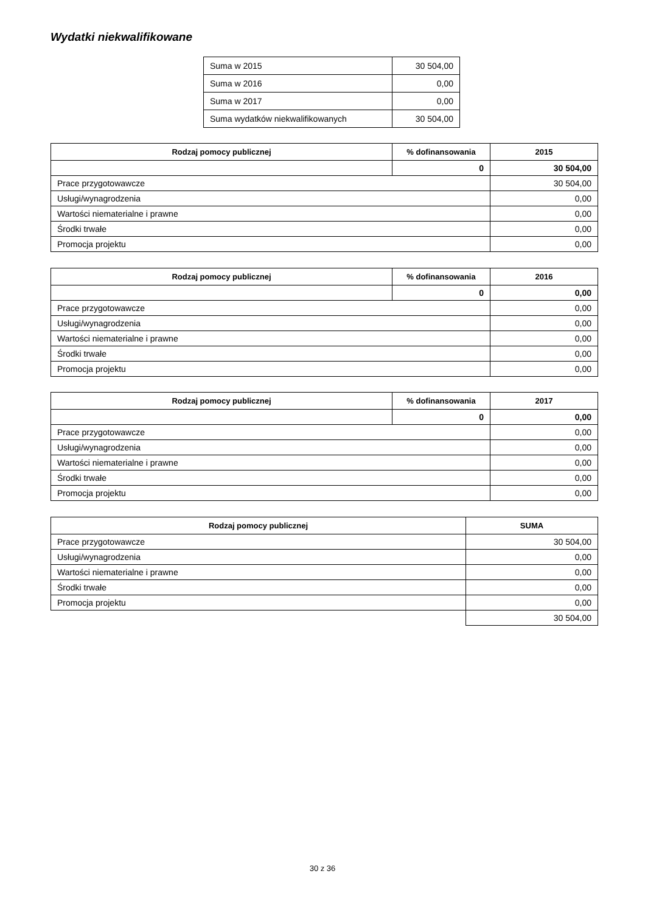Wydatki niekwalifikowane
| Suma w 2015 | 30 504,00 |
| Suma w 2016 | 0,00 |
| Suma w 2017 | 0,00 |
| Suma wydatków niekwalifikowanych | 30 504,00 |
| Rodzaj pomocy publicznej | % dofinansowania | 2015 |
| --- | --- | --- |
| | 0 | 30 504,00 |
| Prace przygotowawcze | | 30 504,00 |
| Usługi/wynagrodzenia | | 0,00 |
| Wartości niematerialne i prawne | | 0,00 |
| Środki trwałe | | 0,00 |
| Promocja projektu | | 0,00 |
| Rodzaj pomocy publicznej | % dofinansowania | 2016 |
| --- | --- | --- |
| | 0 | 0,00 |
| Prace przygotowawcze | | 0,00 |
| Usługi/wynagrodzenia | | 0,00 |
| Wartości niematerialne i prawne | | 0,00 |
| Środki trwałe | | 0,00 |
| Promocja projektu | | 0,00 |
| Rodzaj pomocy publicznej | % dofinansowania | 2017 |
| --- | --- | --- |
| | 0 | 0,00 |
| Prace przygotowawcze | | 0,00 |
| Usługi/wynagrodzenia | | 0,00 |
| Wartości niematerialne i prawne | | 0,00 |
| Środki trwałe | | 0,00 |
| Promocja projektu | | 0,00 |
| Rodzaj pomocy publicznej | SUMA |
| --- | --- |
| Prace przygotowawcze | 30 504,00 |
| Usługi/wynagrodzenia | 0,00 |
| Wartości niematerialne i prawne | 0,00 |
| Środki trwałe | 0,00 |
| Promocja projektu | 0,00 |
| | 30 504,00 |
30 z 36